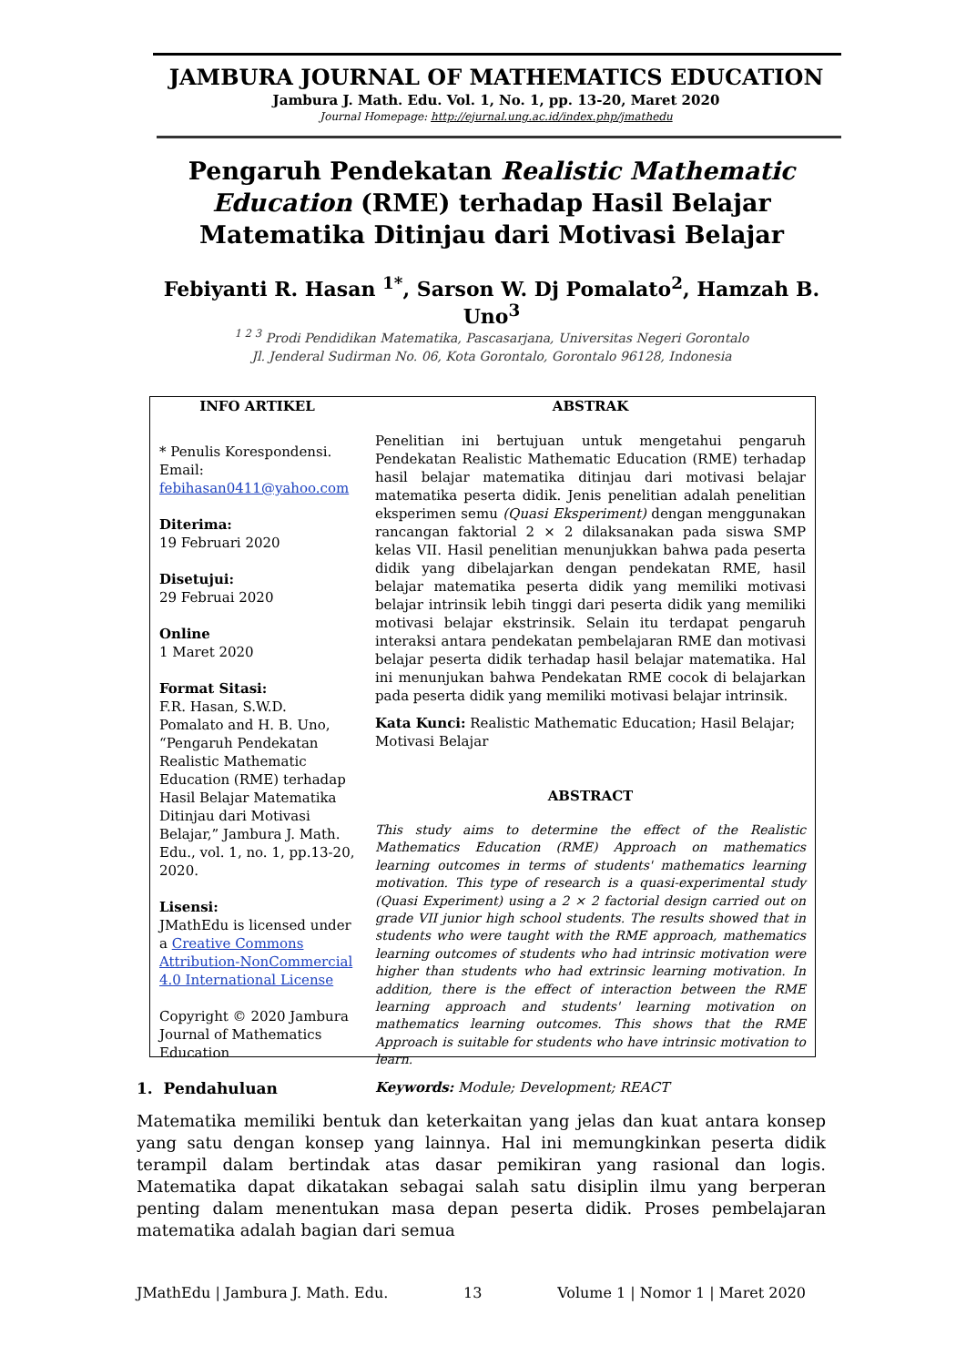JAMBURA JOURNAL OF MATHEMATICS EDUCATION
Jambura J. Math. Edu. Vol. 1, No. 1, pp. 13-20, Maret 2020
Journal Homepage: http://ejurnal.ung.ac.id/index.php/jmathedu
Pengaruh Pendekatan Realistic Mathematic Education (RME) terhadap Hasil Belajar Matematika Ditinjau dari Motivasi Belajar
Febiyanti R. Hasan <sup>1*</sup>, Sarson W. Dj Pomalato<sup>2</sup>, Hamzah B. Uno<sup>3</sup>
<sup>1 2 3</sup> Prodi Pendidikan Matematika, Pascasarjana, Universitas Negeri Gorontalo
Jl. Jenderal Sudirman No. 06, Kota Gorontalo, Gorontalo 96128, Indonesia
INFO ARTIKEL
* Penulis Korespondensi.
Email:
febihasan0411@yahoo.com
Diterima:
19 Februari 2020
Disetujui:
29 Februai 2020
Online
1 Maret 2020
Format Sitasi:
F.R. Hasan, S.W.D. Pomalato and H. B. Uno, “Pengaruh Pendekatan Realistic Mathematic Education (RME) terhadap Hasil Belajar Matematika Ditinjau dari Motivasi Belajar,” Jambura J. Math. Edu., vol. 1, no. 1, pp.13-20, 2020.
Lisensi:
JMathEdu is licensed under a Creative Commons Attribution-NonCommercial 4.0 International License
Copyright © 2020 Jambura Journal of Mathematics Education
ABSTRAK
Penelitian ini bertujuan untuk mengetahui pengaruh Pendekatan Realistic Mathematic Education (RME) terhadap hasil belajar matematika ditinjau dari motivasi belajar matematika peserta didik. Jenis penelitian adalah penelitian eksperimen semu (Quasi Eksperiment) dengan menggunakan rancangan faktorial 2 × 2 dilaksanakan pada siswa SMP kelas VII. Hasil penelitian menunjukkan bahwa pada peserta didik yang dibelajarkan dengan pendekatan RME, hasil belajar matematika peserta didik yang memiliki motivasi belajar intrinsik lebih tinggi dari peserta didik yang memiliki motivasi belajar ekstrinsik. Selain itu terdapat pengaruh interaksi antara pendekatan pembelajaran RME dan motivasi belajar peserta didik terhadap hasil belajar matematika. Hal ini menunjukan bahwa Pendekatan RME cocok di belajarkan pada peserta didik yang memiliki motivasi belajar intrinsik.
Kata Kunci: Realistic Mathematic Education; Hasil Belajar; Motivasi Belajar
ABSTRACT
This study aims to determine the effect of the Realistic Mathematics Education (RME) Approach on mathematics learning outcomes in terms of students' mathematics learning motivation. This type of research is a quasi-experimental study (Quasi Experiment) using a 2 × 2 factorial design carried out on grade VII junior high school students. The results showed that in students who were taught with the RME approach, mathematics learning outcomes of students who had intrinsic motivation were higher than students who had extrinsic learning motivation. In addition, there is the effect of interaction between the RME learning approach and students' learning motivation on mathematics learning outcomes. This shows that the RME Approach is suitable for students who have intrinsic motivation to learn.
Keywords: Module; Development; REACT
1. Pendahuluan
Matematika memiliki bentuk dan keterkaitan yang jelas dan kuat antara konsep yang satu dengan konsep yang lainnya. Hal ini memungkinkan peserta didik terampil dalam bertindak atas dasar pemikiran yang rasional dan logis. Matematika dapat dikatakan sebagai salah satu disiplin ilmu yang berperan penting dalam menentukan masa depan peserta didik. Proses pembelajaran matematika adalah bagian dari semua
JMathEdu | Jambura J. Math. Edu. 13 Volume 1 | Nomor 1 | Maret 2020